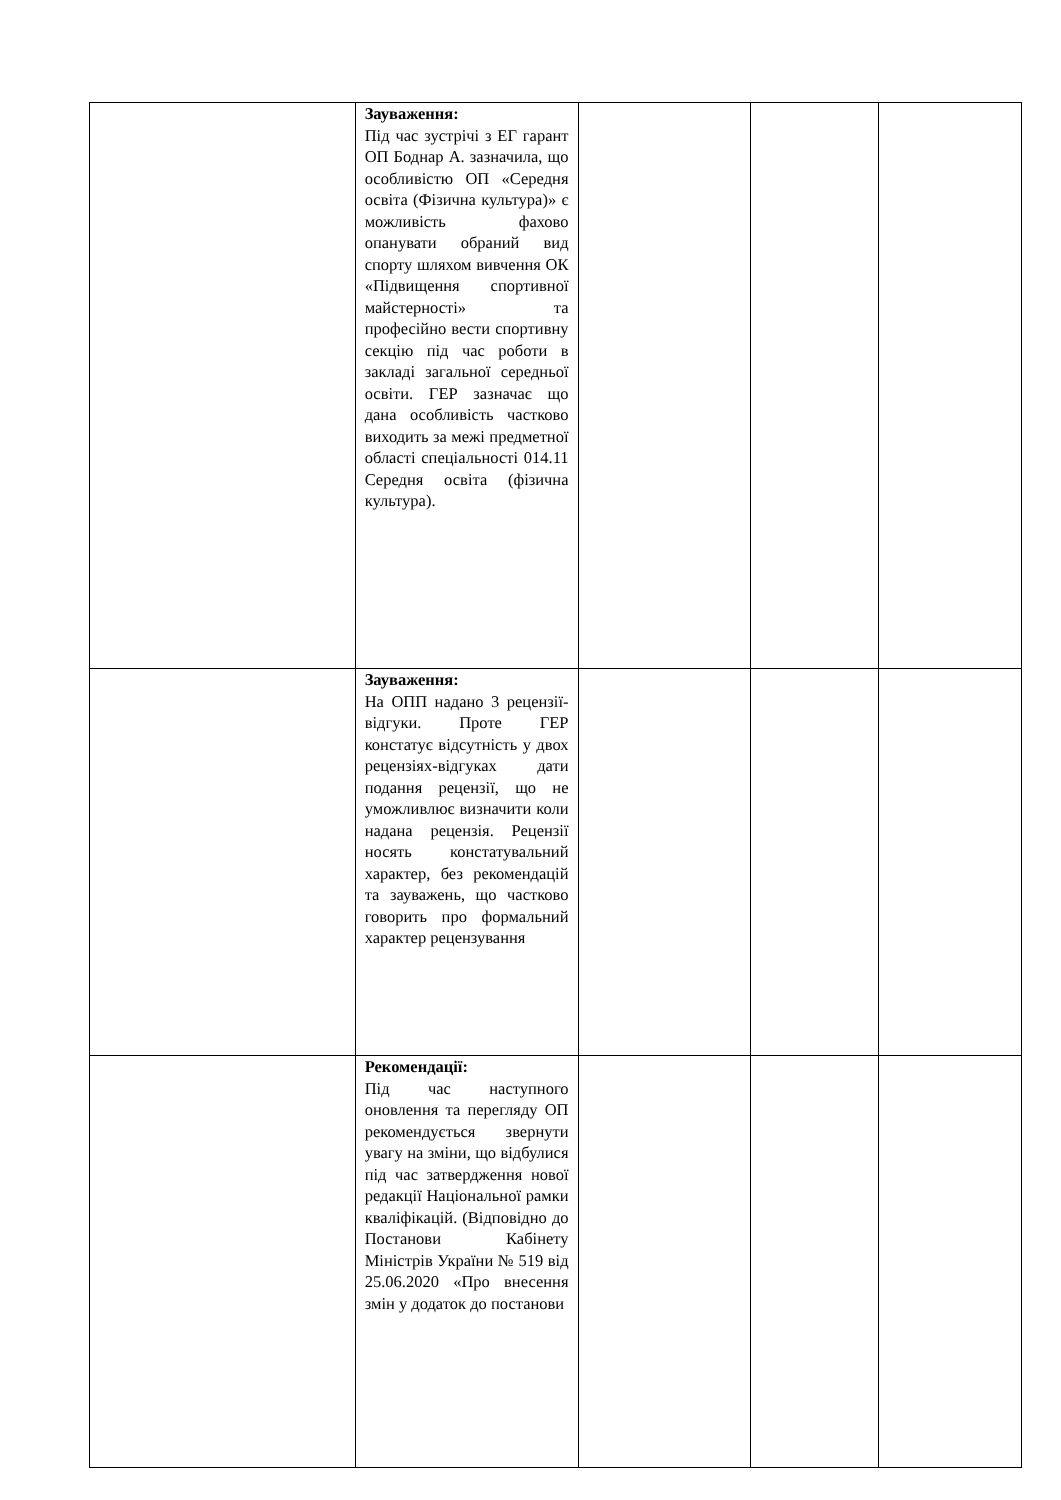| | Зауваження: Під час зустрічі з ЕГ гарант ОП Боднар А. зазначила, що особливістю ОП «Середня освіта (Фізична культура)» є можливість фахово опанувати обраний вид спорту шляхом вивчення ОК «Підвищення спортивної майстерності» та професійно вести спортивну секцію під час роботи в закладі загальної середньої освіти. ГЕР зазначає що дана особливість частково виходить за межі предметної області спеціальності 014.11 Середня освіта (фізична культура). | | | |
| | Зауваження: На ОПП надано 3 рецензії-відгуки. Проте ГЕР констатує відсутність у двох рецензіях-відгуках дати подання рецензії, що не уможливлює визначити коли надана рецензія. Рецензії носять констатувальний характер, без рекомендацій та зауважень, що частково говорить про формальний характер рецензування | | | |
| | Рекомендації: Під час наступного оновлення та перегляду ОП рекомендується звернути увагу на зміни, що відбулися під час затвердження нової редакції Національної рамки кваліфікацій. (Відповідно до Постанови Кабінету Міністрів України № 519 від 25.06.2020 «Про внесення змін у додаток до постанови | | | |